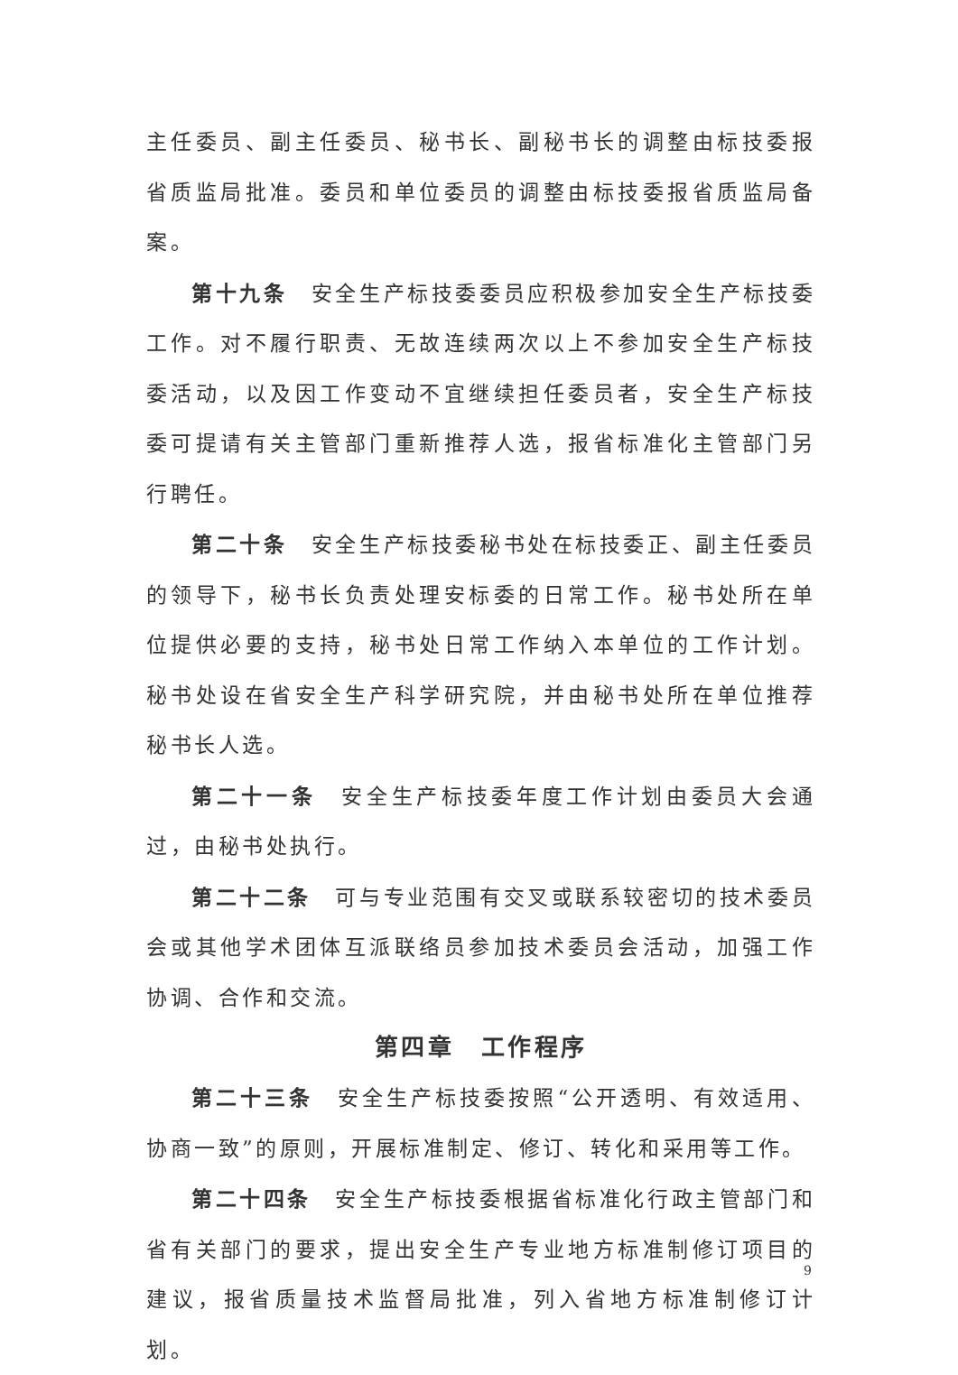主任委员、副主任委员、秘书长、副秘书长的调整由标技委报省质监局批准。委员和单位委员的调整由标技委报省质监局备案。
第十九条　安全生产标技委委员应积极参加安全生产标技委工作。对不履行职责、无故连续两次以上不参加安全生产标技委活动，以及因工作变动不宜继续担任委员者，安全生产标技委可提请有关主管部门重新推荐人选，报省标准化主管部门另行聘任。
第二十条　安全生产标技委秘书处在标技委正、副主任委员的领导下，秘书长负责处理安标委的日常工作。秘书处所在单位提供必要的支持，秘书处日常工作纳入本单位的工作计划。秘书处设在省安全生产科学研究院，并由秘书处所在单位推荐秘书长人选。
第二十一条　安全生产标技委年度工作计划由委员大会通过，由秘书处执行。
第二十二条　可与专业范围有交叉或联系较密切的技术委员会或其他学术团体互派联络员参加技术委员会活动，加强工作协调、合作和交流。
第四章　工作程序
第二十三条　安全生产标技委按照“公开透明、有效适用、协商一致”的原则，开展标准制定、修订、转化和采用等工作。
第二十四条　安全生产标技委根据省标准化行政主管部门和省有关部门的要求，提出安全生产专业地方标准制修订项目的建议，报省质量技术监督局批准，列入省地方标准制修订计划。
9